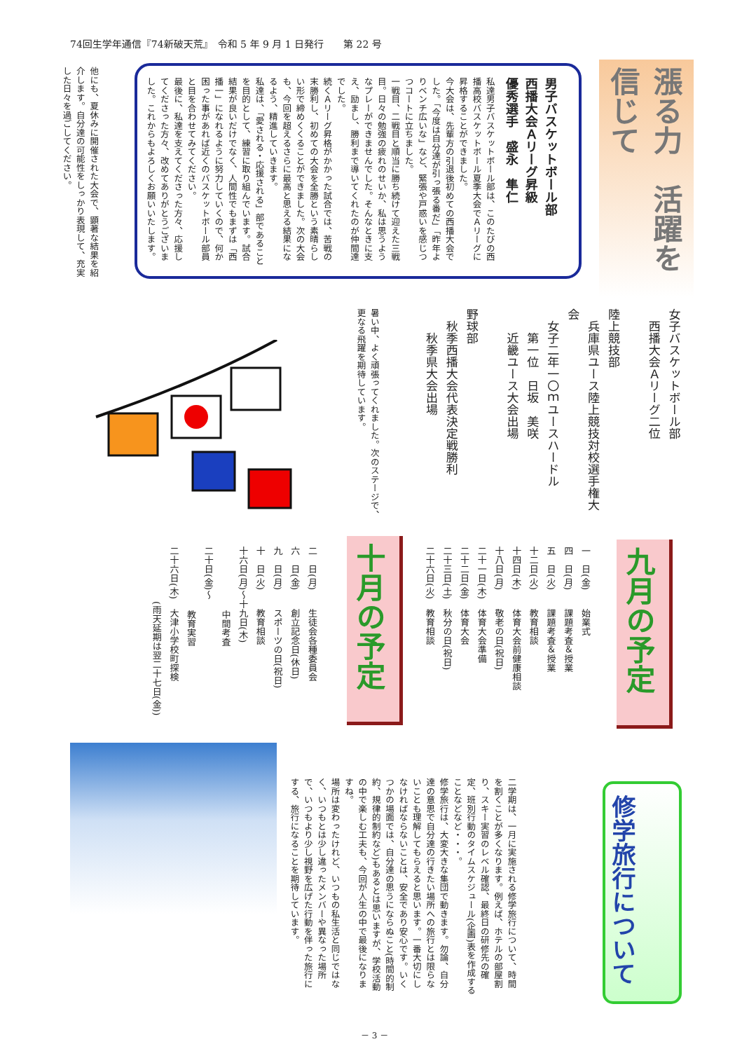74回生学年通信『74新破天荒』　令和 5 年 9 月 1 日発行　　第 22 号
漲る力　活躍を信じて
男子バスケットボール部
西播大会Ａリーグ昇級
優秀選手　盛永　隼仁
私達男子バスケットボール部は、このたびの西播高校バスケットボール夏季大会でＡリーグに昇格することができました。
今大会は、先輩方の引退後初めての西播大会でした。「今度は自分達が引っ張る番だ」「昨年よりベンチ広いな」など、緊張や戸惑いを感じつつコートに立ちました。
一戦目、二戦目と順当に勝ち続けて迎えた三戦目。日々の勉強の疲れのせいか、私は思うようなプレーができませんでした。そんなときに支え、励まし、勝利まで導いてくれたのが仲間達でした。
続くＡリーグ昇格がかかった試合では、苦戦の末勝利し、初めての大会を全勝という素晴らしい形で締めくくることができました。次の大会も、今回を超えるさらに最高と思える結果になるよう、精進していきます。
私達は、「愛される・応援される」部であることを目的として、練習に取り組んでいます。試合結果が良いだけでなく、人間性でもまずは「西播一」になれるように努力していくので、何か困った事があれば近くのバスケットボール部員と目を合わせてみてください。
最後に、私達を支えてくださった方々、応援してくださった方々、改めてありがとうございました。これからもよろしくお願いいたします。
他にも、夏休みに開催された大会で、顕著な結果を紹介します。自分達の可能性をしっかり表現して、充実した日々を過ごしてください。
女子バスケットボール部
　西播大会Ａリーグ二位
陸上競技部
　兵庫県ユース陸上競技対校選手権大会
　女子二年一〇ｍユースハードル
　　第一位　日坂　美咲
　　近畿ユース大会出場
野球部
　秋季西播大会代表決定戦勝利
　　秋季県大会出場
暑い中、よく頑張ってくれました。次のステージで、更なる飛躍を期待しています。
九月の予定
一　日(金)　　始業式
四　日(月)　　課題考査＆授業
五　日(火)　　課題考査＆授業
十二日(火)　　教育相談
十四日(木)　　体育大会前健康相談
十八日(月)　　敬老の日(祝日)
二十一日(木)　体育大会準備
二十二日(金)　体育大会
二十三日(土)　秋分の日(祝日)
二十六日(火)　教育相談
十月の予定
二　日(月)　　生徒会各種委員会
六　日(金)　　創立記念日(休日)
九　日(月)　　スポーツの日(祝日)
十　日(火)　　教育相談
十六日(月)～十九日(木)
　　　　　　　中間考査
二十日(金)～
　　　　　　　教育実習
二十六日(木)　大津小学校町探検
　　　　　　(雨天延期は翌二十七日(金))
修学旅行について
二学期は、一月に実施される修学旅行について、時間を割くことが多くなります。例えば、ホテルの部屋割り、スキー実習のレベル確認、最終日の研修先の確定、班別行動のタイムスケジュール(企画)表を作成することなどなど・・・。
修学旅行は、大変大きな集団で動きます。勿論、自分達の意思で自分達の行きたい場所への旅行とは限らないことも理解してもらえると思います。一番大切にしなければならないことは、安全であり安心です。いくつかの場面では、自分達の思うにならぬこと(時間的制約、規律的制約など)もあるとは思いますが、学校活動の中で楽しむ工夫も、今回が人生の中で最後になりますね。
場所は変わったけれど、いつもの私生活と同じではなく、いつもとは少し違ったメンバーや異なった場所で、いつもより少し視野を広げた行動を伴った旅行にする、旅行になることを期待しています。
－ 3 －